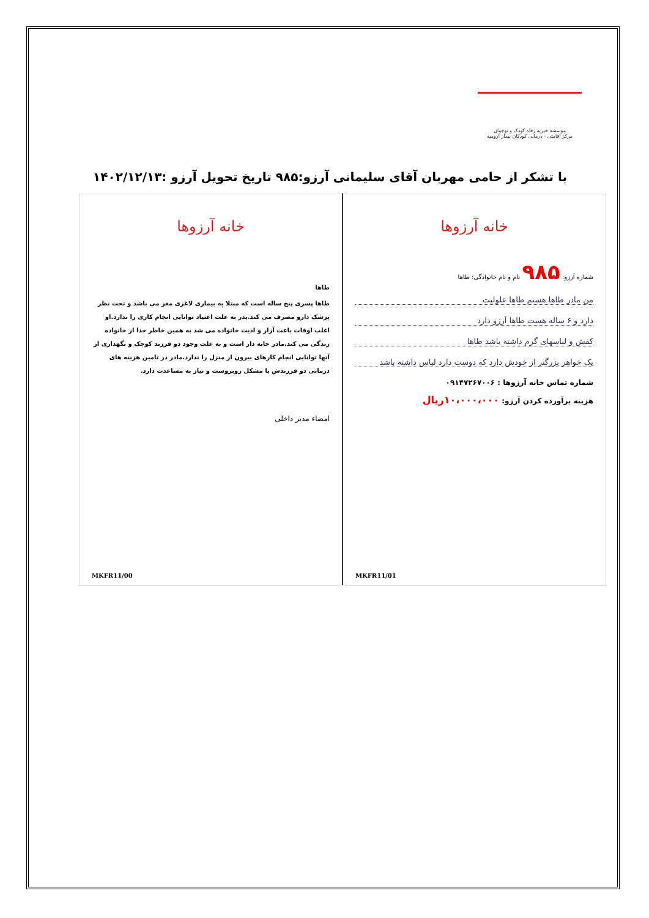موسسه خیریه رفاه کودک و نوجوان
مرکز اقامتی - درمانی کودکان بیمار ارومیه
با تشکر از حامی مهربان آقای سلیمانی آرزو:۹۸۵ تاریخ تحویل آرزو :۱۴۰۲/۱۲/۱۳
خانه آرزوها
شماره آرزو: ۹۸۵ نام و نام خانوادگی: طاها
من مادر طاها هستم طاها علولیت
دارد و ۶ ساله هست طاها آرزو دارد
کفش و لباسهای گرم داشته باشد طاها
یک خواهر بزرگتر از خودش دارد که دوست دارد لباس داشته باشد
شماره تماس خانه آرزوها : ۰۹۱۴۷۲۶۷۰۰۶
هزینه برآورده کردن آرزو: ۱۰،۰۰۰،۰۰۰ریال
MKFR11/01
خانه آرزوها
طاها
طاها پسری پنج ساله است که مبتلا به بیماری لاغری مغز می باشد و تحت نظر پزشک دارو مصرف می کند.پدر به علت اعتیاد توانایی انجام کاری را ندارد.او اغلب اوقات باعث آزار و اذیت خانواده می شد به همین خاطر جدا از خانواده زندگی می کند.مادر خانه دار است و به علت وجود دو فرزند کوچک و نگهداری از آنها توانایی انجام کارهای بیرون از منزل را ندارد.مادر در تامین هزینه های درمانی دو فرزندش با مشکل روبروست و نیاز به مساعدت دارد.
امضاء مدیر داخلی
MKFR11/00